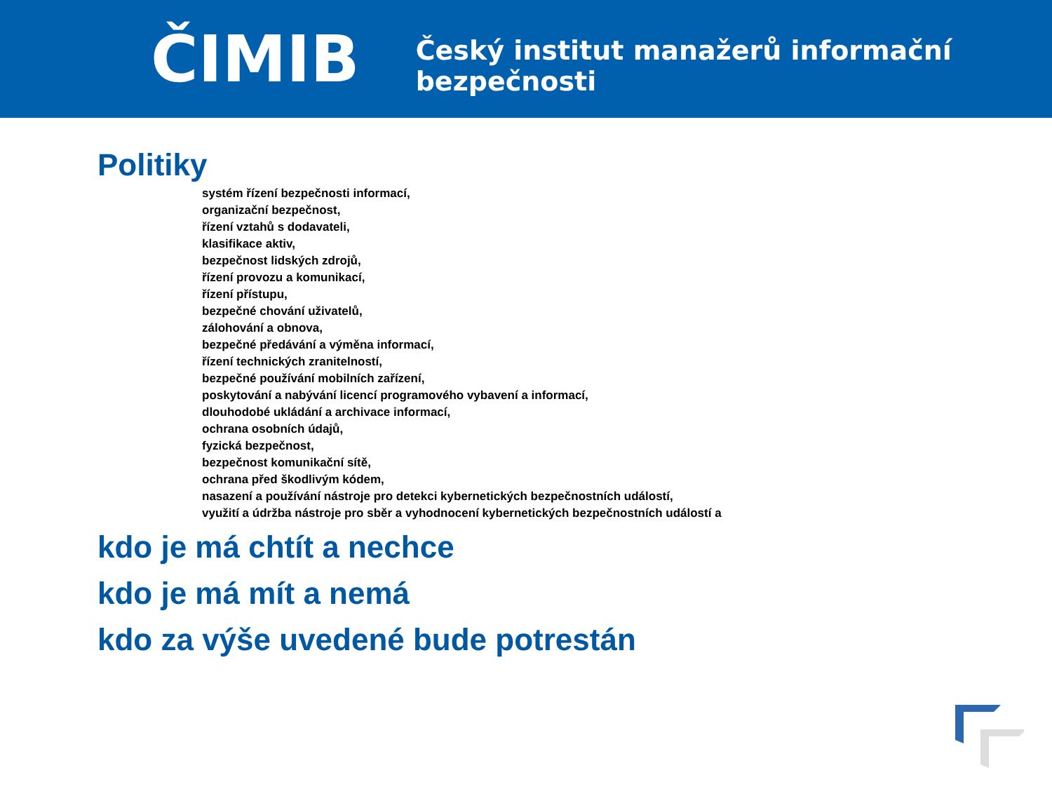ČIMIB
Český institut manažerů informační bezpečnosti
Politiky
systém řízení bezpečnosti informací,
organizační bezpečnost,
řízení vztahů s dodavateli,
klasifikace aktiv,
bezpečnost lidských zdrojů,
řízení provozu a komunikací,
řízení přístupu,
bezpečné chování uživatelů,
zálohování a obnova,
bezpečné předávání a výměna informací,
řízení technických zranitelností,
bezpečné používání mobilních zařízení,
poskytování a nabývání licencí programového vybavení a informací,
dlouhodobé ukládání a archivace informací,
ochrana osobních údajů,
fyzická bezpečnost,
bezpečnost komunikační sítě,
ochrana před škodlivým kódem,
nasazení a používání nástroje pro detekci kybernetických bezpečnostních událostí,
využití a údržba nástroje pro sběr a vyhodnocení kybernetických bezpečnostních událostí a
kdo je má chtít a nechce
kdo je má mít a nemá
kdo za výše uvedené bude potrestán